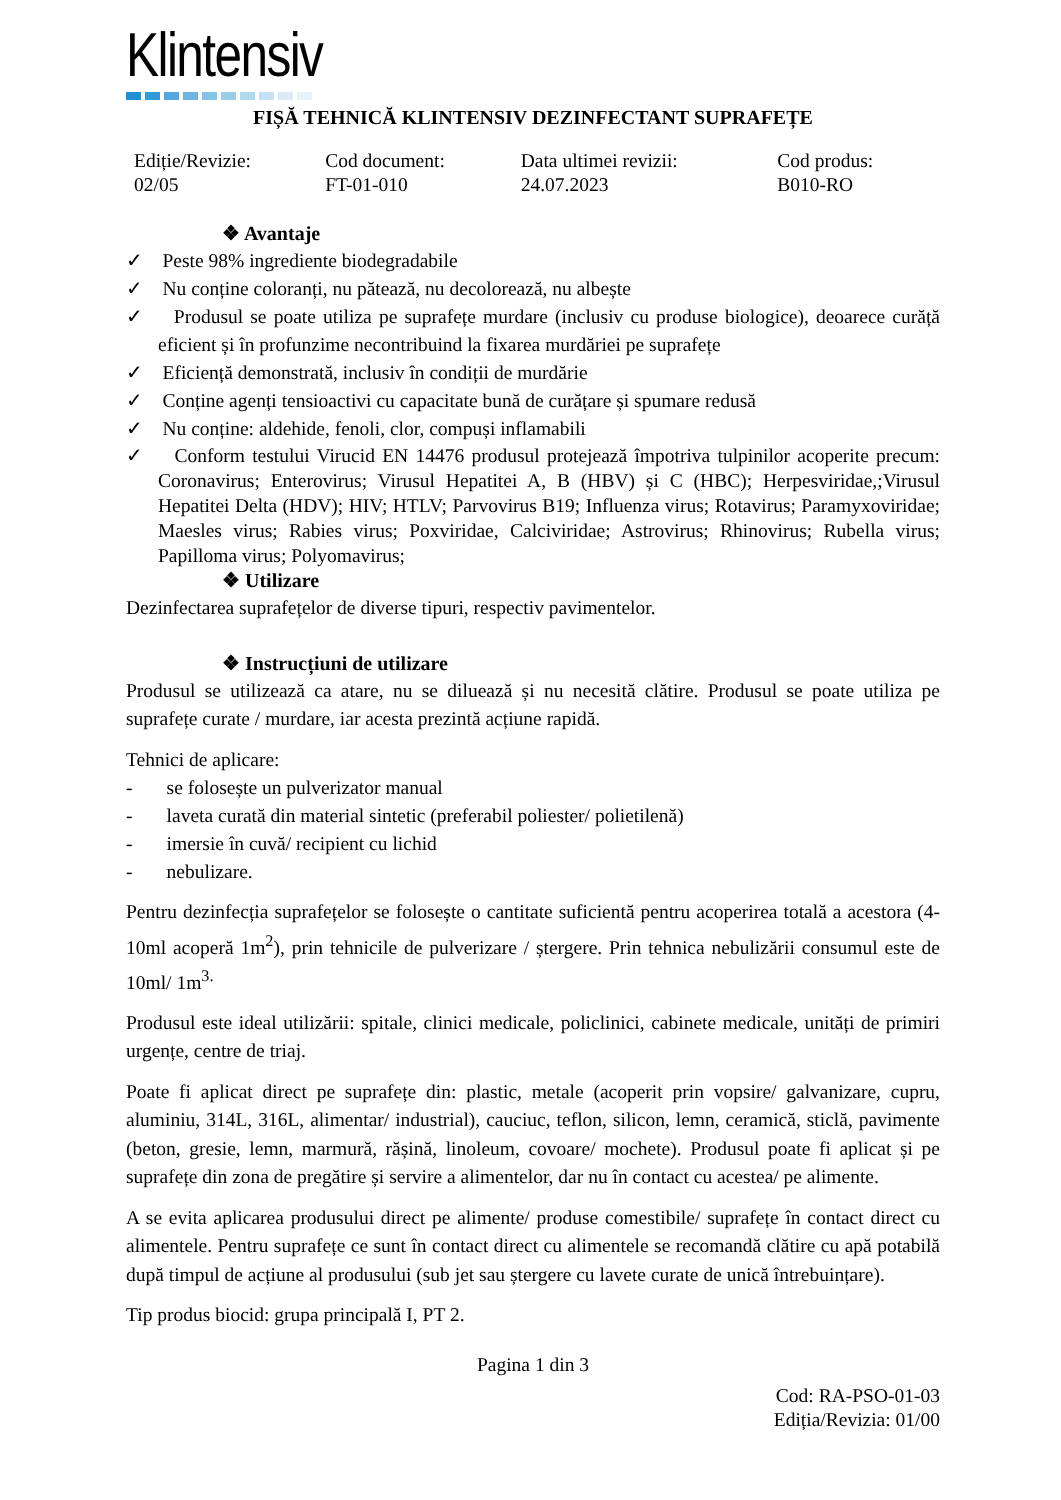Klintensiv
FIȘĂ TEHNICĂ KLINTENSIV DEZINFECTANT SUPRAFEȚE
| Ediție/Revizie: 02/05 | Cod document: FT-01-010 | Data ultimei revizii: 24.07.2023 | Cod produs: B010-RO |
❖ Avantaje
✓ Peste 98% ingrediente biodegradabile
✓ Nu conține coloranți, nu pătează, nu decolorează, nu albește
✓ Produsul se poate utiliza pe suprafețe murdare (inclusiv cu produse biologice), deoarece curăță eficient și în profunzime necontribuind la fixarea murdăriei pe suprafețe
✓ Eficiență demonstrată, inclusiv în condiții de murdărie
✓ Conține agenți tensioactivi cu capacitate bună de curățare și spumare redusă
✓ Nu conține: aldehide, fenoli, clor, compuși inflamabili
✓ Conform testului Virucid EN 14476 produsul protejează împotriva tulpinilor acoperite precum: Coronavirus; Enterovirus; Virusul Hepatitei A, B (HBV) și C (HBC); Herpesviridae,;Virusul Hepatitei Delta (HDV); HIV; HTLV; Parvovirus B19; Influenza virus; Rotavirus; Paramyxoviridae; Maesles virus; Rabies virus; Poxviridae, Calciviridae; Astrovirus; Rhinovirus; Rubella virus; Papilloma virus; Polyomavirus;
❖ Utilizare
Dezinfectarea suprafețelor de diverse tipuri, respectiv pavimentelor.
❖ Instrucțiuni de utilizare
Produsul se utilizează ca atare, nu se diluează și nu necesită clătire. Produsul se poate utiliza pe suprafețe curate / murdare, iar acesta prezintă acțiune rapidă.
Tehnici de aplicare:
- se folosește un pulverizator manual
- laveta curată din material sintetic (preferabil poliester/ polietilenă)
- imersie în cuvă/ recipient cu lichid
- nebulizare.
Pentru dezinfecția suprafețelor se folosește o cantitate suficientă pentru acoperirea totală a acestora (4-10ml acoperă 1m<sup>2</sup>), prin tehnicile de pulverizare / ștergere. Prin tehnica nebulizării consumul este de 10ml/ 1m<sup>3.</sup>
Produsul este ideal utilizării: spitale, clinici medicale, policlinici, cabinete medicale, unități de primiri urgențe, centre de triaj.
Poate fi aplicat direct pe suprafețe din: plastic, metale (acoperit prin vopsire/ galvanizare, cupru, aluminiu, 314L, 316L, alimentar/ industrial), cauciuc, teflon, silicon, lemn, ceramică, sticlă, pavimente (beton, gresie, lemn, marmură, rășină, linoleum, covoare/ mochete). Produsul poate fi aplicat și pe suprafețe din zona de pregătire și servire a alimentelor, dar nu în contact cu acestea/ pe alimente.
A se evita aplicarea produsului direct pe alimente/ produse comestibile/ suprafețe în contact direct cu alimentele. Pentru suprafețe ce sunt în contact direct cu alimentele se recomandă clătire cu apă potabilă după timpul de acțiune al produsului (sub jet sau ștergere cu lavete curate de unică întrebuințare).
Tip produs biocid: grupa principală I, PT 2.
Pagina 1 din 3
Cod: RA-PSO-01-03
Ediția/Revizia: 01/00